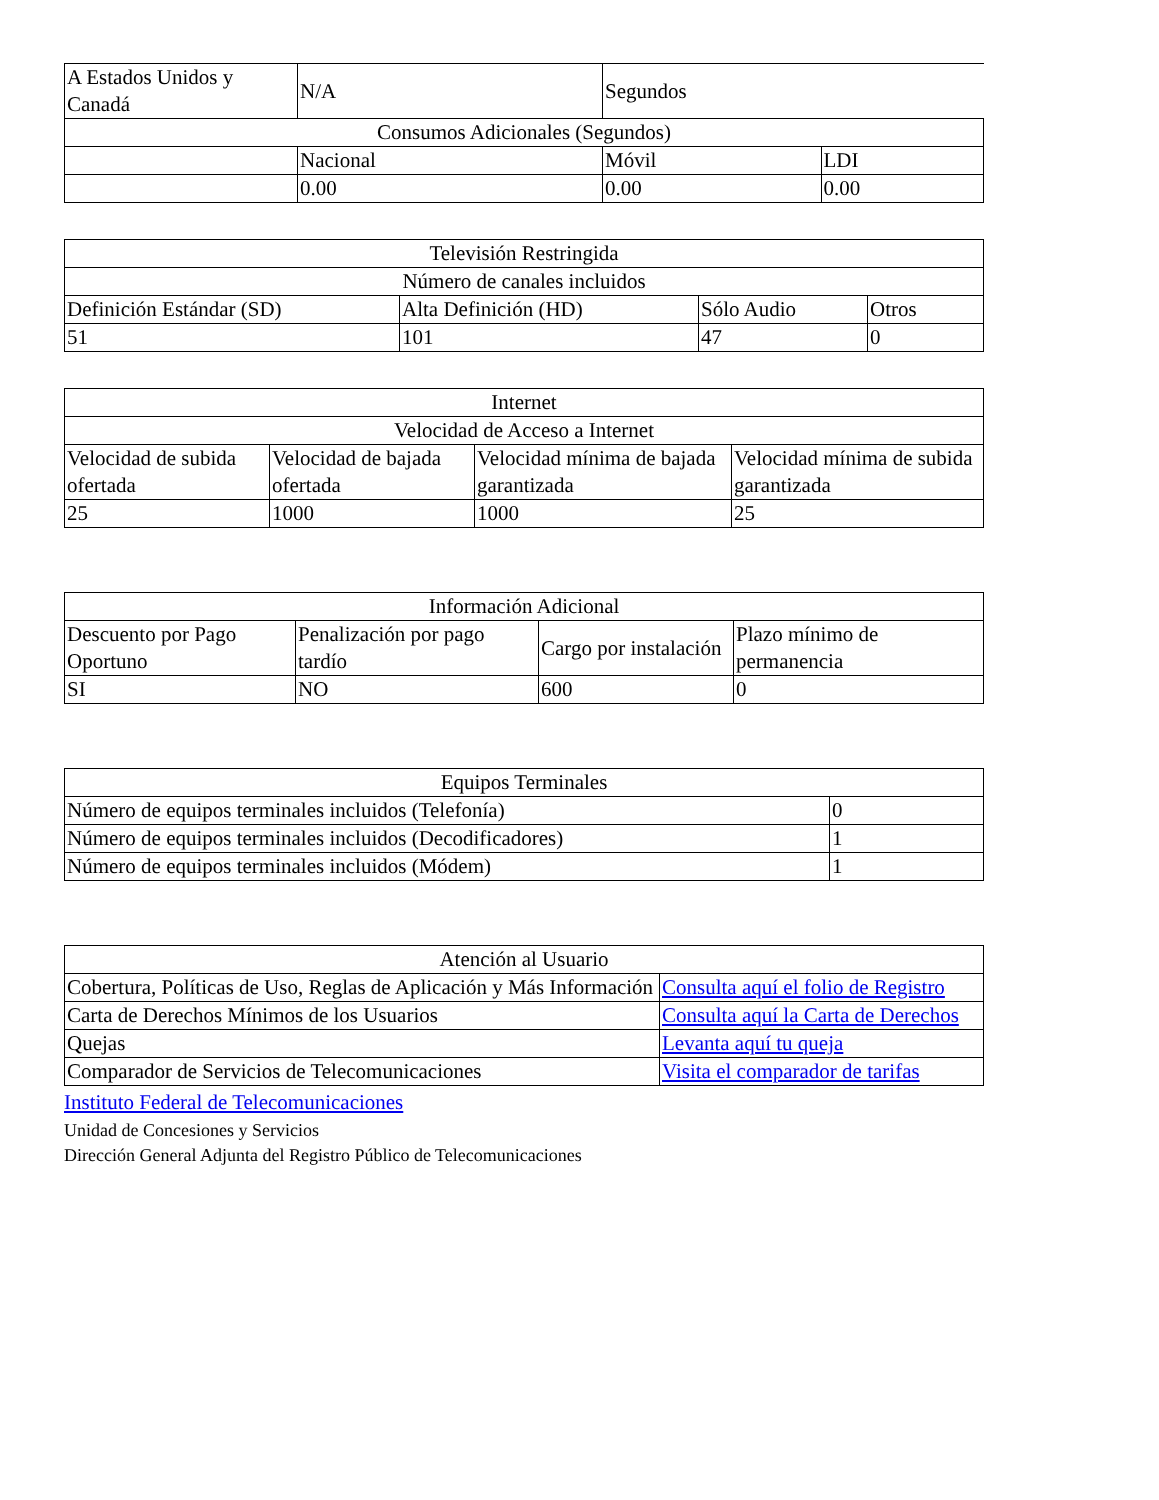| A Estados Unidos y Canadá | N/A | Segundos | |
| Consumos Adicionales (Segundos) | | | |
| | Nacional | Móvil | LDI |
| | 0.00 | 0.00 | 0.00 |
| Televisión Restringida | | | |
| Número de canales incluidos | | | |
| Definición Estándar (SD) | Alta Definición (HD) | Sólo Audio | Otros |
| 51 | 101 | 47 | 0 |
| Internet | | | |
| Velocidad de Acceso a Internet | | | |
| Velocidad de subida ofertada | Velocidad de bajada ofertada | Velocidad mínima de bajada garantizada | Velocidad mínima de subida garantizada |
| 25 | 1000 | 1000 | 25 |
| Información Adicional | | | |
| Descuento por Pago Oportuno | Penalización por pago tardío | Cargo por instalación | Plazo mínimo de permanencia |
| SI | NO | 600 | 0 |
| Equipos Terminales | |
| Número de equipos terminales incluidos (Telefonía) | 0 |
| Número de equipos terminales incluidos (Decodificadores) | 1 |
| Número de equipos terminales incluidos (Módem) | 1 |
| Atención al Usuario | |
| Cobertura, Políticas de Uso, Reglas de Aplicación y Más Información | Consulta aquí el folio de Registro |
| Carta de Derechos Mínimos de los Usuarios | Consulta aquí la Carta de Derechos |
| Quejas | Levanta aquí tu queja |
| Comparador de Servicios de Telecomunicaciones | Visita el comparador de tarifas |
Instituto Federal de Telecomunicaciones
Unidad de Concesiones y Servicios
Dirección General Adjunta del Registro Público de Telecomunicaciones